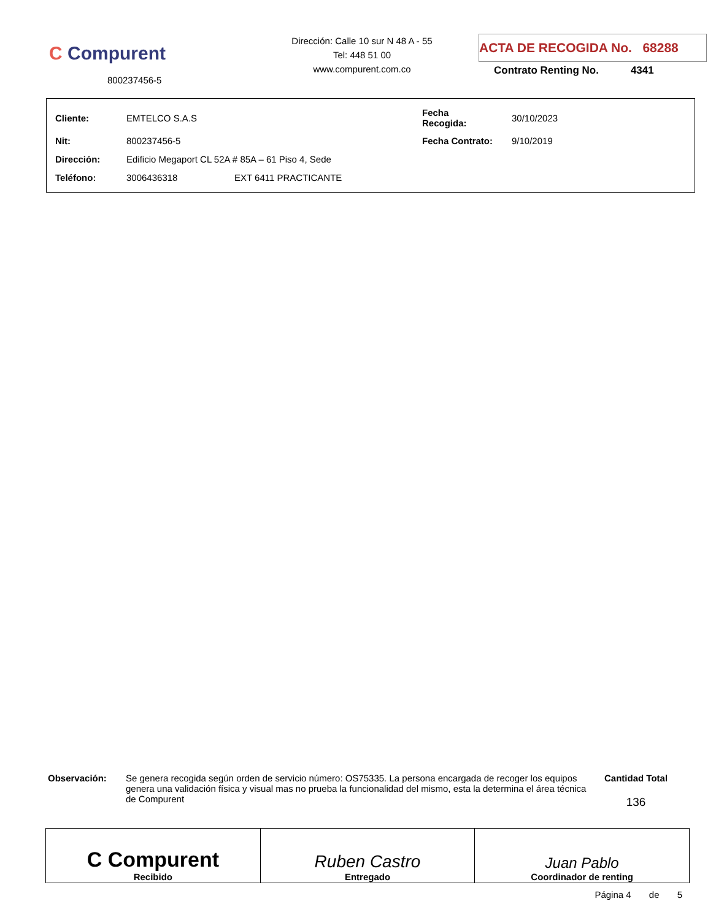C Compurent
800237456-5
Dirección: Calle 10 sur N 48 A - 55
Tel: 448 51 00
www.compurent.com.co
ACTA DE RECOGIDA No. 68288
Contrato Renting No. 4341
| Cliente: | EMTELCO S.A.S | | Fecha Recogida: | 30/10/2023 |
| Nit: | 800237456-5 | | Fecha Contrato: | 9/10/2019 |
| Dirección: | Edificio Megaport CL 52A # 85A – 61 Piso 4, Sede | | | |
| Teléfono: | 3006436318 | EXT 6411 PRACTICANTE | | |
Observación: Se genera recogida según orden de servicio número: OS75335. La persona encargada de recoger los equipos genera una validación física y visual mas no prueba la funcionalidad del mismo, esta la determina el área técnica de Compurent
Cantidad Total
136
| C Compurent Recibido | Ruben Castro Entregado | Juan Pablo Coordinador de renting |
Página 4 de 5